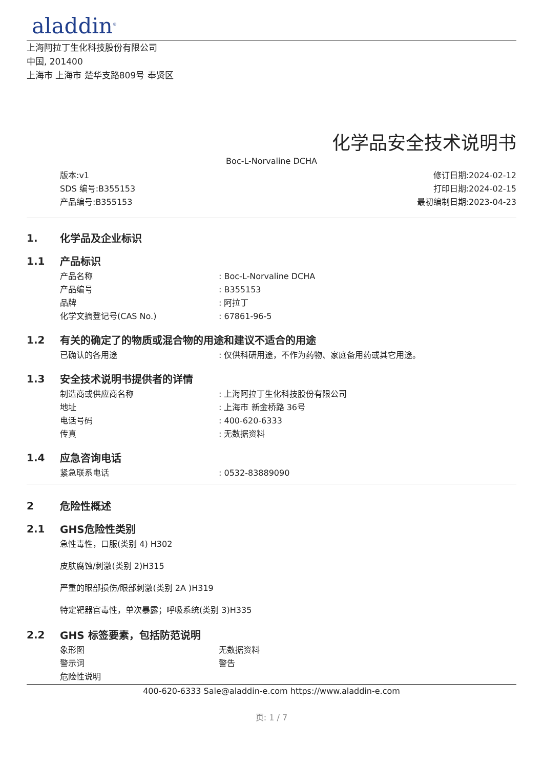aladdin<sup>®</sup>
上海阿拉丁生化科技股份有限公司
中国, 201400
上海市 上海市 楚华支路809号 奉贤区
化学品安全技术说明书
Boc-L-Norvaline DCHA
版本:v1
SDS 编号:B355153
产品编号:B355153
修订日期:2024-02-12
打印日期:2024-02-15
最初编制日期:2023-04-23
1. 化学品及企业标识
1.1 产品标识
产品名称: Boc-L-Norvaline DCHA
产品编号: B355153
品牌: 阿拉丁
化学文摘登记号(CAS No.): 67861-96-5
1.2 有关的确定了的物质或混合物的用途和建议不适合的用途
已确认的各用途: 仅供科研用途，不作为药物、家庭备用药或其它用途。
1.3 安全技术说明书提供者的详情
制造商或供应商名称: 上海阿拉丁生化科技股份有限公司
地址: 上海市 新金桥路 36号
电话号码: 400-620-6333
传真: 无数据资料
1.4 应急咨询电话
紧急联系电话: 0532-83889090
2 危险性概述
2.1 GHS危险性类别
急性毒性，口服(类别 4) H302
皮肤腐蚀/刺激(类别 2)H315
严重的眼部损伤/眼部刺激(类别 2A )H319
特定靶器官毒性，单次暴露；呼吸系统(类别 3)H335
2.2 GHS 标签要素，包括防范说明
象形图 无数据资料
警示词 警告
危险性说明
400-620-6333 Sale@aladdin-e.com https://www.aladdin-e.com
页: 1 / 7